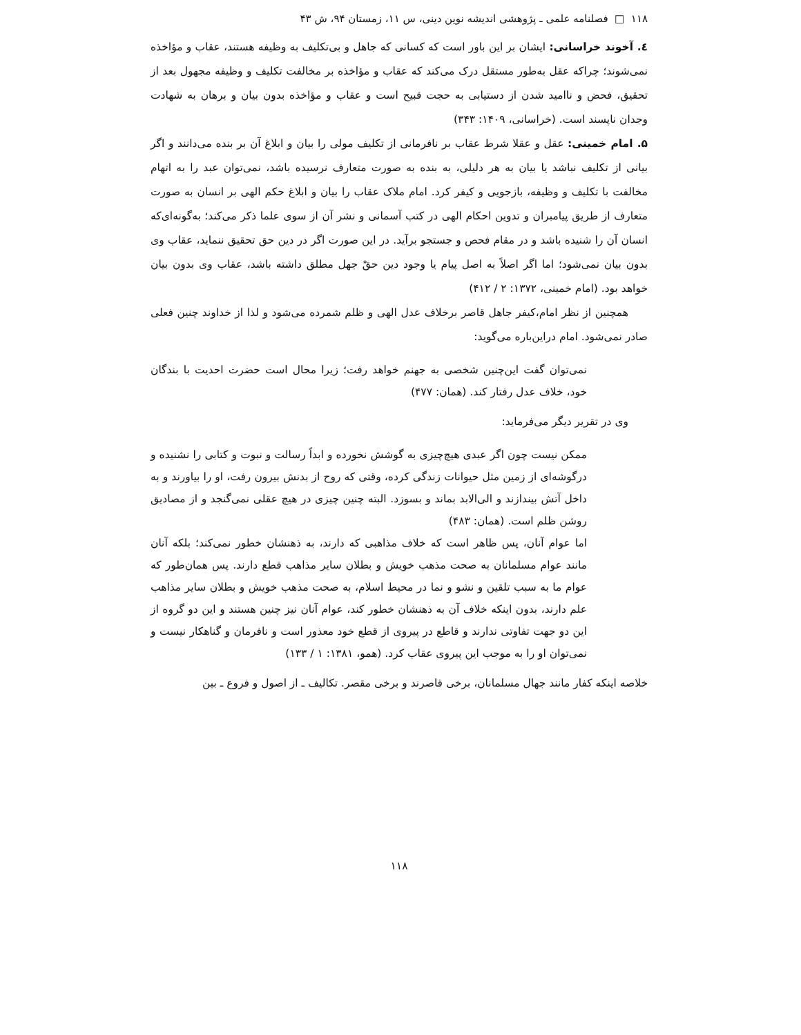۱۱۸ □ فصلنامه علمی ـ پژوهشی اندیشه نوین دینی، س ۱۱، زمستان ۹۴، ش ۴۳
٤. آخوند خراسانی: ایشان بر این باور است که کسانی که جاهل و بی‌تکلیف به وظیفه هستند، عقاب و مؤاخذه نمی‌شوند؛ چراکه عقل به‌طور مستقل درک می‌کند که عقاب و مؤاخذه بر مخالفت تکلیف و وظیفه مجهول بعد از تحقیق، فحض و ناامید شدن از دستیابی به حجت قبیح است و عقاب و مؤاخذه بدون بیان و برهان به شهادت وجدان ناپسند است. (خراسانی، ۱۴۰۹: ۳۴۳)
۵. امام خمینی: عقل و عقلا شرط عقاب بر نافرمانی از تکلیف مولی را بیان و ابلاغ آن بر بنده می‌دانند و اگر بیانی از تکلیف نباشد یا بیان به هر دلیلی، به بنده به صورت متعارف نرسیده باشد، نمی‌توان عبد را به اتهام مخالفت با تکلیف و وظیفه، بازجویی و کیفر کرد. امام ملاک عقاب را بیان و ابلاغ حکم الهی بر انسان به صورت متعارف از طریق پیامبران و تدوین احکام الهی در کتب آسمانی و نشر آن از سوی علما ذکر می‌کند؛ به‌گونه‌ای‌که انسان آن را شنیده باشد و در مقام فحص و جستجو برآید. در این صورت اگر در دین حق تحقیق ننماید، عقاب وی بدون بیان نمی‌شود؛ اما اگر اصلاً به اصل پیام یا وجود دین حقْ جهل مطلق داشته باشد، عقاب وی بدون بیان خواهد بود. (امام خمینی، ۱۳۷۲: ۲ / ۴۱۲)
همچنین از نظر امام،کیفر جاهل قاصر برخلاف عدل الهی و ظلم شمرده می‌شود و لذا از خداوند چنین فعلی صادر نمی‌شود. امام دراین‌باره می‌گوید:
نمی‌توان گفت این‌چنین شخصی به جهنم خواهد رفت؛ زیرا محال است حضرت احدیت با بندگان خود، خلاف عدل رفتار کند. (همان: ۴۷۷)
وی در تقریر دیگر می‌فرماید:
ممکن نیست چون اگر عبدی هیچ‌چیزی به گوشش نخورده و ابداً رسالت و نبوت و کتابی را نشنیده و درگوشه‌ای از زمین مثل حیوانات زندگی کرده، وقتی که روح از بدنش بیرون رفت، او را بیاورند و به داخل آتش بیندازند و الی‌الابد بماند و بسوزد. البته چنین چیزی در هیچ عقلی نمی‌گنجد و از مصادیق روشن ظلم است. (همان: ۴۸۳)
اما عوام آنان، پس ظاهر است که خلاف مذاهبی که دارند، به ذهنشان خطور نمی‌کند؛ بلکه آنان مانند عوام مسلمانان به صحت مذهب خویش و بطلان سایر مذاهب قطع دارند. پس همان‌طور که عوام ما به سبب تلقین و نشو و نما در محیط اسلام، به صحت مذهب خویش و بطلان سایر مذاهب علم دارند، بدون اینکه خلاف آن به ذهنشان خطور کند، عوام آنان نیز چنین هستند و این دو گروه از این دو جهت تفاوتی ندارند و قاطع در پیروی از قطع خود معذور است و نافرمان و گناهکار نیست و نمی‌توان او را به موجب این پیروی عقاب کرد. (همو، ۱۳۸۱: ۱ / ۱۳۳)
خلاصه اینکه کفار مانند جهال مسلمانان، برخی قاصرند و برخی مقصر. تکالیف ـ از اصول و فروع ـ بین
۱۱۸